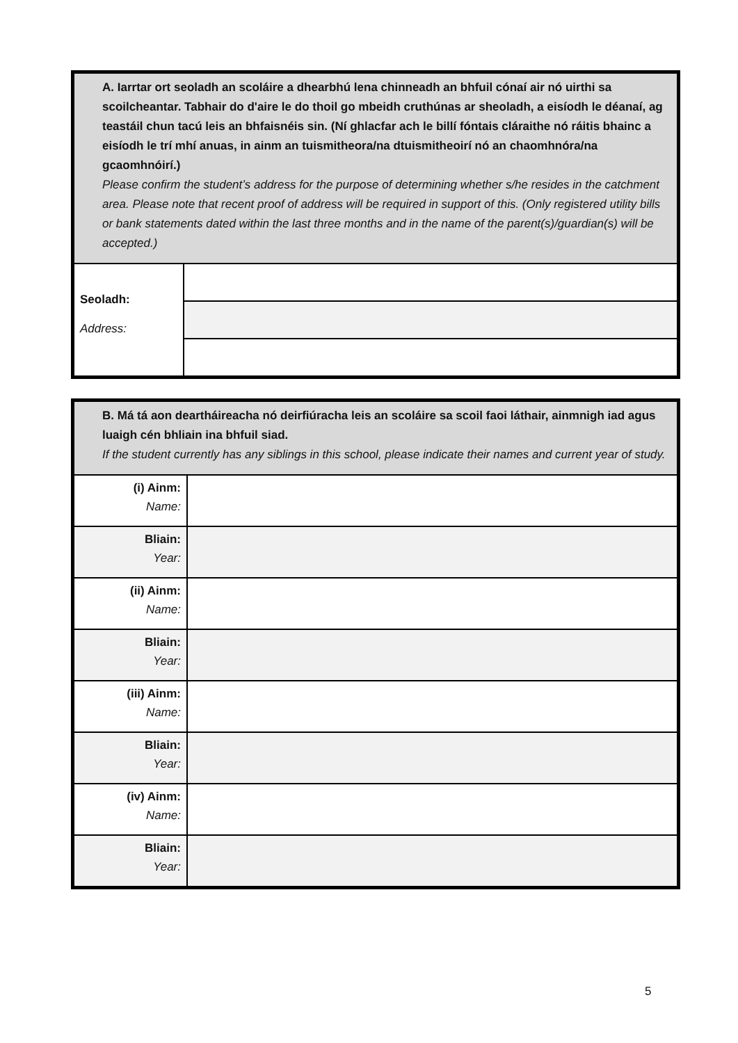| A. Iarrtar ort seoladh an scoláire a dhearbhú lena chinneadh an bhfuil cónaí air nó uirthi sa scoilcheantar. Tabhair do d'aire le do thoil go mbeidh cruthúnas ar sheoladh, a eisíodh le déanaí, ag teastáil chun tacú leis an bhfaisnéis sin. (Ní ghlacfar ach le billí fóntais cláraithe nó ráitis bhainc a eisíodh le trí mhí anuas, in ainm an tuismitheora/na dtuismitheoirí nó an chaomhnóra/na gcaomhnóirí.) Please confirm the student’s address for the purpose of determining whether s/he resides in the catchment area. Please note that recent proof of address will be required in support of this. (Only registered utility bills or bank statements dated within the last three months and in the name of the parent(s)/guardian(s) will be accepted.) | |
| Seoladh: Address: | |
| B. Má tá aon deartháireacha nó deirfiúracha leis an scoláire sa scoil faoi láthair, ainmnigh iad agus luaigh cén bhliain ina bhfuil siad. If the student currently has any siblings in this school, please indicate their names and current year of study. | |
| (i) Ainm: Name: | |
| Bliain: Year: | |
| (ii) Ainm: Name: | |
| Bliain: Year: | |
| (iii) Ainm: Name: | |
| Bliain: Year: | |
| (iv) Ainm: Name: | |
| Bliain: Year: | |
5